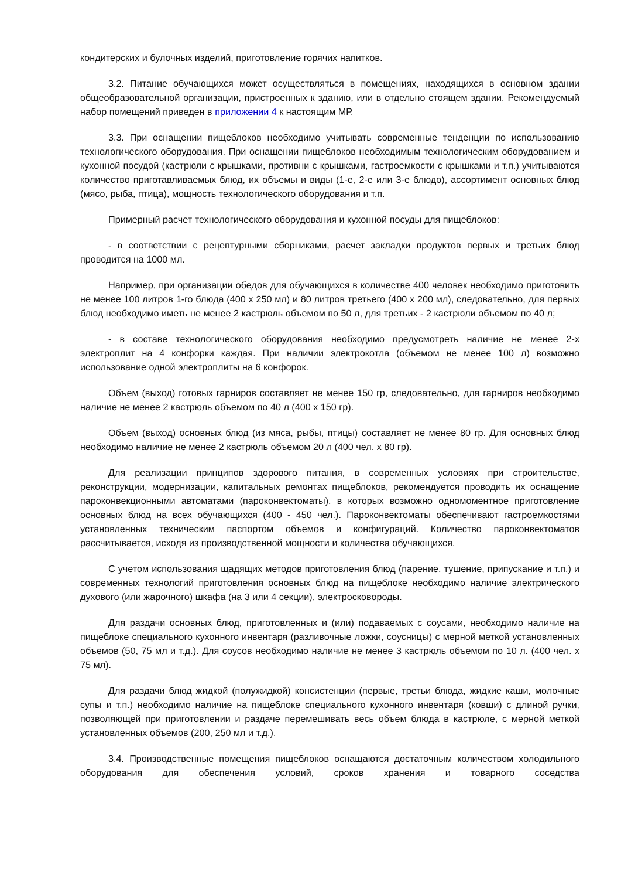кондитерских и булочных изделий, приготовление горячих напитков.
3.2. Питание обучающихся может осуществляться в помещениях, находящихся в основном здании общеобразовательной организации, пристроенных к зданию, или в отдельно стоящем здании. Рекомендуемый набор помещений приведен в приложении 4 к настоящим МР.
3.3. При оснащении пищеблоков необходимо учитывать современные тенденции по использованию технологического оборудования. При оснащении пищеблоков необходимым технологическим оборудованием и кухонной посудой (кастрюли с крышками, противни с крышками, гастроемкости с крышками и т.п.) учитываются количество приготавливаемых блюд, их объемы и виды (1-е, 2-е или 3-е блюдо), ассортимент основных блюд (мясо, рыба, птица), мощность технологического оборудования и т.п.
Примерный расчет технологического оборудования и кухонной посуды для пищеблоков:
- в соответствии с рецептурными сборниками, расчет закладки продуктов первых и третьих блюд проводится на 1000 мл.
Например, при организации обедов для обучающихся в количестве 400 человек необходимо приготовить не менее 100 литров 1-го блюда (400 x 250 мл) и 80 литров третьего (400 x 200 мл), следовательно, для первых блюд необходимо иметь не менее 2 кастрюль объемом по 50 л, для третьих - 2 кастрюли объемом по 40 л;
- в составе технологического оборудования необходимо предусмотреть наличие не менее 2-х электроплит на 4 конфорки каждая. При наличии электрокотла (объемом не менее 100 л) возможно использование одной электроплиты на 6 конфорок.
Объем (выход) готовых гарниров составляет не менее 150 гр, следовательно, для гарниров необходимо наличие не менее 2 кастрюль объемом по 40 л (400 x 150 гр).
Объем (выход) основных блюд (из мяса, рыбы, птицы) составляет не менее 80 гр. Для основных блюд необходимо наличие не менее 2 кастрюль объемом 20 л (400 чел. x 80 гр).
Для реализации принципов здорового питания, в современных условиях при строительстве, реконструкции, модернизации, капитальных ремонтах пищеблоков, рекомендуется проводить их оснащение пароконвекционными автоматами (пароконвектоматы), в которых возможно одномоментное приготовление основных блюд на всех обучающихся (400 - 450 чел.). Пароконвектоматы обеспечивают гастроемкостями установленных техническим паспортом объемов и конфигураций. Количество пароконвектоматов рассчитывается, исходя из производственной мощности и количества обучающихся.
С учетом использования щадящих методов приготовления блюд (парение, тушение, припускание и т.п.) и современных технологий приготовления основных блюд на пищеблоке необходимо наличие электрического духового (или жарочного) шкафа (на 3 или 4 секции), электросковороды.
Для раздачи основных блюд, приготовленных и (или) подаваемых с соусами, необходимо наличие на пищеблоке специального кухонного инвентаря (разливочные ложки, соусницы) с мерной меткой установленных объемов (50, 75 мл и т.д.). Для соусов необходимо наличие не менее 3 кастрюль объемом по 10 л. (400 чел. x 75 мл).
Для раздачи блюд жидкой (полужидкой) консистенции (первые, третьи блюда, жидкие каши, молочные супы и т.п.) необходимо наличие на пищеблоке специального кухонного инвентаря (ковши) с длиной ручки, позволяющей при приготовлении и раздаче перемешивать весь объем блюда в кастрюле, с мерной меткой установленных объемов (200, 250 мл и т.д.).
3.4. Производственные помещения пищеблоков оснащаются достаточным количеством холодильного оборудования для обеспечения условий, сроков хранения и товарного соседства